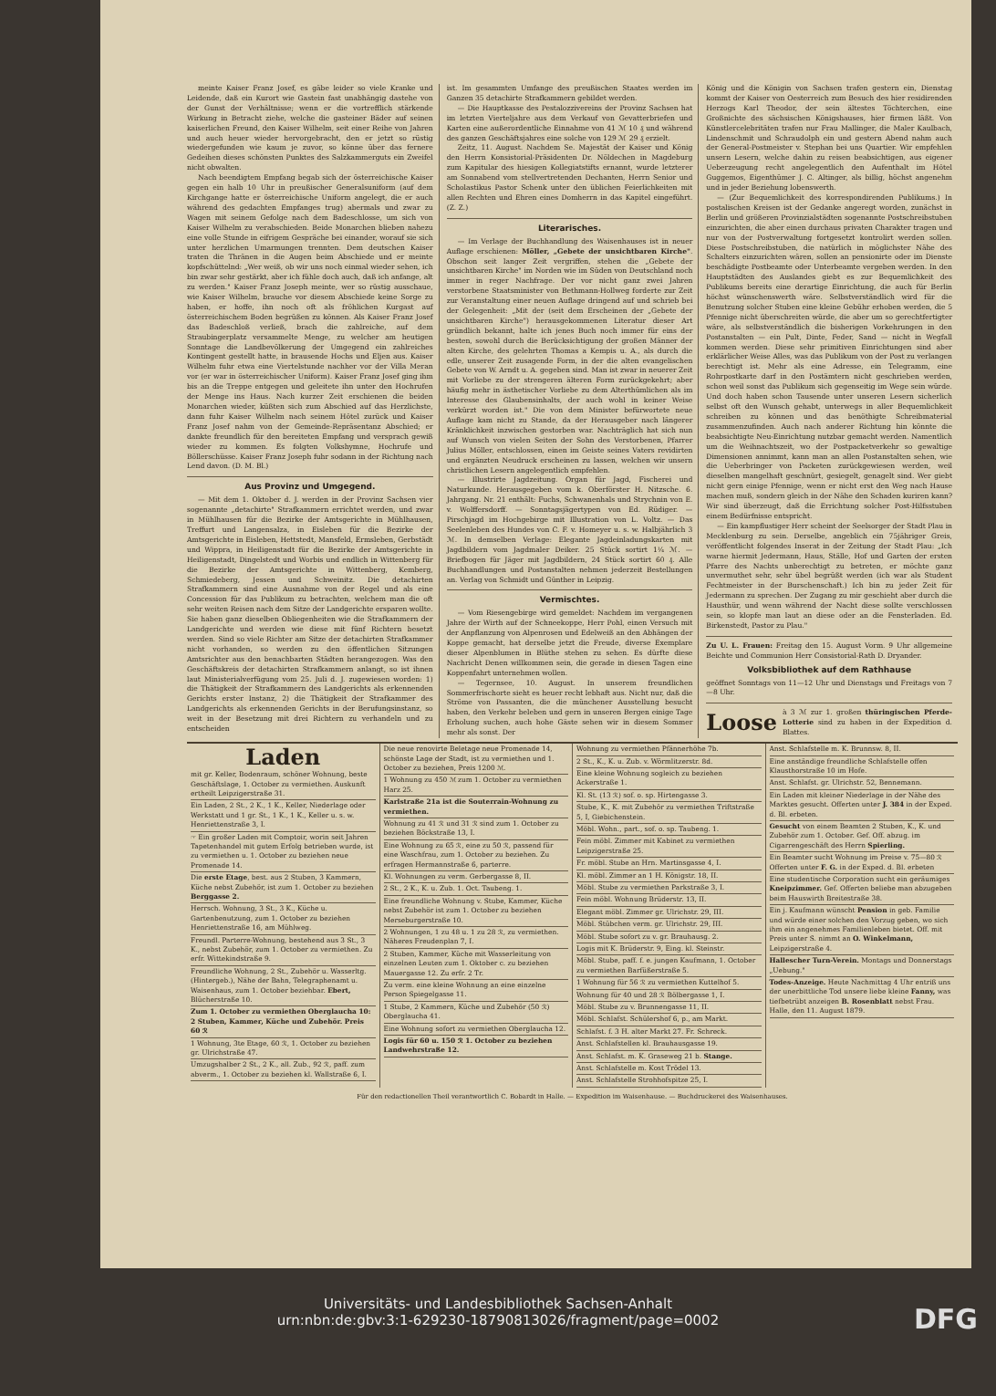meinte Kaiser Franz Josef, es gäbe leider so viele Kranke und Leidende, daß ein Kurort wie Gastein fast unabhängig dastehe von der Gunst der Verhältnisse; wenn er die vortrefflich stärkende Wirkung in Betracht ziehe, welche die gasteiner Bäder auf seinen kaiserlichen Freund, den Kaiser Wilhelm, seit einer Reihe von Jahren und auch heuer wieder hervorgebracht, den er jetzt so rüstig wiedergefunden wie kaum je zuvor, so könne über das fernere Gedeihen dieses schönsten Punktes des Salzkammerguts ein Zweifel nicht obwalten.
Nach beendigtem Empfang begab sich der österreichische Kaiser gegen ein halb 10 Uhr in preußischer Generalsuniform (auf dem Kirchgange hatte er österreichische Uniform angelegt, die er auch während des gedachten Empfanges trug) abermals und zwar zu Wagen mit seinem Gefolge nach dem Badeschlosse, um sich von Kaiser Wilhelm zu verabschieden. Beide Monarchen blieben nahezu eine volle Stunde in eifrigem Gespräche bei einander, worauf sie sich unter herzlichen Umarmungen trennten. Dem deutschen Kaiser traten die Thränen in die Augen beim Abschiede und er meinte kopfschüttelnd: „Wer weiß, ob wir uns noch einmal wieder sehen, ich bin zwar sehr gestärkt, aber ich fühle doch auch, daß ich anfange, alt zu werden." Kaiser Franz Joseph meinte, wer so rüstig ausschaue, wie Kaiser Wilhelm, brauche vor diesem Abschiede keine Sorge zu haben, er hoffe, ihn noch oft als fröhlichen Kurgast auf österreichischem Boden begrüßen zu können. Als Kaiser Franz Josef das Badeschloß verließ, brach die zahlreiche, auf dem Straubingerplatz versammelte Menge, zu welcher am heutigen Sonntage die Landbevölkerung der Umgegend ein zahlreiches Kontingent gestellt hatte, in brausende Hochs und Eljen aus. Kaiser Wilhelm fuhr etwa eine Viertelstunde nachher vor der Villa Meran vor (er war in österreichischer Uniform). Kaiser Franz Josef ging ihm bis an die Treppe entgegen und geleitete ihn unter den Hochrufen der Menge ins Haus. Nach kurzer Zeit erschienen die beiden Monarchen wieder, küßten sich zum Abschied auf das Herzlichste, dann fuhr Kaiser Wilhelm nach seinem Hôtel zurück und Kaiser Franz Josef nahm von der Gemeinde-Repräsentanz Abschied; er dankte freundlich für den bereiteten Empfang und versprach gewiß wieder zu kommen. Es folgten Volkshymne, Hochrufe und Böllerschüsse. Kaiser Franz Joseph fuhr sodann in der Richtung nach Lend davon. (D. M. Bl.)
Aus Provinz und Umgegend.
— Mit dem 1. Oktober d. J. werden in der Provinz Sachsen vier sogenannte „detachirte" Strafkammern errichtet werden, und zwar in Mühlhausen für die Bezirke der Amtsgerichte in Mühlhausen, Treffurt und Langensalza, in Eisleben für die Bezirke der Amtsgerichte in Eisleben, Hettstedt, Mansfeld, Ermsleben, Gerbstädt und Wippra, in Heiligenstadt für die Bezirke der Amtsgerichte in Heiligenstadt, Dingelstedt und Worbis und endlich in Wittenberg für die Bezirke der Amtsgerichte in Wittenberg, Kemberg, Schmiedeberg, Jessen und Schweinitz. Die detachirten Strafkammern sind eine Ausnahme von der Regel und als eine Concession für das Publikum zu betrachten, welchem man die oft sehr weiten Reisen nach dem Sitze der Landgerichte ersparen wollte. Sie haben ganz dieselben Obliegenheiten wie die Strafkammern der Landgerichte und werden wie diese mit fünf Richtern besetzt werden. Sind so viele Richter am Sitze der detachirten Strafkammer nicht vorhanden, so werden zu den öffentlichen Sitzungen Amtsrichter aus den benachbarten Städten herangezogen. Was den Geschäftskreis der detachirten Strafkammern anlangt, so ist ihnen laut Ministerialverfügung vom 25. Juli d. J. zugewiesen worden: 1) die Thätigkeit der Strafkammern des Landgerichts als erkennenden Gerichts erster Instanz, 2) die Thätigkeit der Strafkammer des Landgerichts als erkennenden Gerichts in der Berufungsinstanz, so weit in der Besetzung mit drei Richtern zu verhandeln und zu entscheiden
ist. Im gesammten Umfange des preußischen Staates werden im Ganzen 35 detachirte Strafkammern gebildet werden.
— Die Hauptkasse des Pestalozzivereins der Provinz Sachsen hat im letzten Vierteljahre aus dem Verkauf von Gevatterbriefen und Karten eine außerordentliche Einnahme von 41 ℳ 10 ₰ und während des ganzen Geschäftsjahres eine solche von 129 ℳ 29 ₰ erzielt.
Zeitz, 11. August. Nachdem Se. Majestät der Kaiser und König den Herrn Konsistorial-Präsidenten Dr. Nöldechen in Magdeburg zum Kapitular des hiesigen Kollegiatstifts ernannt, wurde letzterer am Sonnabend vom stellvertretenden Dechanten, Herrn Senior und Scholastikus Pastor Schenk unter den üblichen Feierlichkeiten mit allen Rechten und Ehren eines Domherrn in das Kapitel eingeführt. (Z. Z.)
Literarisches.
— Im Verlage der Buchhandlung des Waisenhauses ist in neuer Auflage erschienen: Möller, „Gebete der unsichtbaren Kirche". Obschon seit langer Zeit vergriffen, stehen die „Gebete der unsichtbaren Kirche" im Norden wie im Süden von Deutschland noch immer in reger Nachfrage. Der vor nicht ganz zwei Jahren verstorbene Staatsminister von Bethmann-Hollweg forderte zur Zeit zur Veranstaltung einer neuen Auflage dringend auf und schrieb bei der Gelegenheit: „Mit der (seit dem Erscheinen der „Gebete der unsichtbaren Kirche") herausgekommenen Literatur dieser Art gründlich bekannt, halte ich jenes Buch noch immer für eins der besten, sowohl durch die Berücksichtigung der großen Männer der alten Kirche, des gelehrten Thomas a Kempis u. A., als durch die edle, unserer Zeit zusagende Form, in der die alten evangelischen Gebete von W. Arndt u. A. gegeben sind. Man ist zwar in neuerer Zeit mit Vorliebe zu der strengeren älteren Form zurückgekehrt; aber häufig mehr in ästhetischer Vorliebe zu dem Alterthümlichen als im Interesse des Glaubensinhalts, der auch wohl in keiner Weise verkürzt worden ist." Die von dem Minister befürwortete neue Auflage kam nicht zu Stande, da der Herausgeber nach längerer Kränklichkeit inzwischen gestorben war. Nachträglich hat sich nun auf Wunsch von vielen Seiten der Sohn des Verstorbenen, Pfarrer Julius Möller, entschlossen, einen im Geiste seines Vaters revidirten und ergänzten Neudruck erscheinen zu lassen, welchen wir unsern christlichen Lesern angelegentlich empfehlen.
— Illustrirte Jagdzeitung. Organ für Jagd, Fischerei und Naturkunde. Herausgegeben vom k. Oberförster H. Nitzsche. 6. Jahrgang. Nr. 21 enthält: Fuchs, Schwanenhals und Strychnin von E. v. Wolffersdorff. — Sonntagsjägertypen von Ed. Rüdiger. — Pirschjagd im Hochgebirge mit Illustration von L. Voltz. — Das Seelenleben des Hundes von C. F. v. Homeyer u. s. w. Halbjährlich 3 ℳ. In demselben Verlage: Elegante Jagdeinladungskarten mit Jagdbildern vom Jagdmaler Deiker. 25 Stück sortirt 1¼ ℳ. — Briefbogen für Jäger mit Jagdbildern, 24 Stück sortirt 60 ₰. Alle Buchhandlungen und Postanstalten nehmen jederzeit Bestellungen an. Verlag von Schmidt und Günther in Leipzig.
Vermischtes.
— Vom Riesengebirge wird gemeldet: Nachdem im vergangenen Jahre der Wirth auf der Schneekoppe, Herr Pohl, einen Versuch mit der Anpflanzung von Alpenrosen und Edelweiß an den Abhängen der Koppe gemacht, hat derselbe jetzt die Freude, diverse Exemplare dieser Alpenblumen in Blüthe stehen zu sehen. Es dürfte diese Nachricht Denen willkommen sein, die gerade in diesen Tagen eine Koppenfahrt unternehmen wollen.
— Tegernsee, 10. August. In unserem freundlichen Sommerfrischorte sieht es heuer recht lebhaft aus. Nicht nur, daß die Ströme von Passanten, die die münchener Ausstellung besucht haben, den Verkehr beleben und gern in unseren Bergen einige Tage Erholung suchen, auch hohe Gäste sehen wir in diesem Sommer mehr als sonst. Der
König und die Königin von Sachsen trafen gestern ein, Dienstag kommt der Kaiser von Oesterreich zum Besuch des hier residirenden Herzogs Karl Theodor, der sein ältestes Töchterchen, eine Großnichte des sächsischen Königshauses, hier firmen läßt. Von Künstlercelebritäten trafen nur Frau Mallinger, die Maler Kaulbach, Lindenschmit und Schraudolph ein und gestern Abend nahm auch der General-Postmeister v. Stephan bei uns Quartier. Wir empfehlen unsern Lesern, welche dahin zu reisen beabsichtigen, aus eigener Ueberzeugung recht angelegentlich den Aufenthalt im Hôtel Guggemos, Eigenthümer J. C. Altinger, als billig, höchst angenehm und in jeder Beziehung lobenswerth.
— (Zur Bequemlichkeit des korrespondirenden Publikums.) In postalischen Kreisen ist der Gedanke angeregt worden, zunächst in Berlin und größeren Provinzialstädten sogenannte Postschreibstuben einzurichten, die aber einen durchaus privaten Charakter tragen und nur von der Postverwaltung fortgesetzt kontrolirt werden sollen. Diese Postschreibstuben, die natürlich in möglichster Nähe des Schalters einzurichten wären, sollen an pensionirte oder im Dienste beschädigte Postbeamte oder Unterbeamte vergeben werden. In den Hauptstädten des Auslandes giebt es zur Bequemlichkeit des Publikums bereits eine derartige Einrichtung, die auch für Berlin höchst wünschenswerth wäre. Selbstverständlich wird für die Benutzung solcher Stuben eine kleine Gebühr erhoben werden, die 5 Pfennige nicht überschreiten würde, die aber um so gerechtfertigter wäre, als selbstverständlich die bisherigen Vorkehrungen in den Postanstalten — ein Pult, Dinte, Feder, Sand — nicht in Wegfall kommen werden. Diese sehr primitiven Einrichtungen sind aber erklärlicher Weise Alles, was das Publikum von der Post zu verlangen berechtigt ist. Mehr als eine Adresse, ein Telegramm, eine Rohrpostkarte darf in den Postämtern nicht geschrieben werden, schon weil sonst das Publikum sich gegenseitig im Wege sein würde. Und doch haben schon Tausende unter unseren Lesern sicherlich selbst oft den Wunsch gehabt, unterwegs in aller Bequemlichkeit schreiben zu können und das benöthigte Schreibmaterial zusammenzufinden. Auch nach anderer Richtung hin könnte die beabsichtigte Neu-Einrichtung nutzbar gemacht werden. Namentlich um die Weihnachtszeit, wo der Postpacketverkehr so gewaltige Dimensionen annimmt, kann man an allen Postanstalten sehen, wie die Ueberbringer von Packeten zurückgewiesen werden, weil dieselben mangelhaft geschnürt, gesiegelt, genagelt sind. Wer giebt nicht gern einige Pfennige, wenn er nicht erst den Weg nach Hause machen muß, sondern gleich in der Nähe den Schaden kuriren kann? Wir sind überzeugt, daß die Errichtung solcher Post-Hilfsstuben einem Bedürfnisse entspricht.
— Ein kampflustiger Herr scheint der Seelsorger der Stadt Plau in Mecklenburg zu sein. Derselbe, angeblich ein 75jähriger Greis, veröffentlicht folgendes Inserat in der Zeitung der Stadt Plau: „Ich warne hiermit Jedermann, Haus, Ställe, Hof und Garten der ersten Pfarre des Nachts unberechtigt zu betreten, er möchte ganz unvermuthet sehr, sehr übel begrüßt werden (ich war als Student Fechtmeister in der Burschenschaft.) Ich bin zu jeder Zeit für Jedermann zu sprechen. Der Zugang zu mir geschieht aber durch die Hausthür, und wenn während der Nacht diese sollte verschlossen sein, so klopfe man laut an diese oder an die Fensterladen. Ed. Birkenstedt, Pastor zu Plau."
Zu U. L. Frauen: Freitag den 15. August Vorm. 9 Uhr allgemeine Beichte und Communion Herr Consistorial-Rath D. Dryander.
Volksbibliothek auf dem Rathhause
geöffnet Sonntags von 11—12 Uhr und Dienstags und Freitags von 7—8 Uhr.
Loose à 3 ℳ zur 1. großen thüringischen Pferde-Lotterie sind zu haben in der Expedition d. Blattes.
Laden
mit gr. Keller, Bodenraum, schöner Wohnung, beste Geschäftslage, 1. October zu vermiethen. Auskunft ertheilt Leipzigerstraße 31.
Ein Laden, 2 St., 2 K., 1 K., Keller, Niederlage oder Werkstatt und 1 gr. St., 1 K., 1 K., Keller u. s. w. Henriettenstraße 3, I.
☞ Ein großer Laden mit Comptoir, worin seit Jahren Tapetenhandel mit gutem Erfolg betrieben wurde, ist zu vermiethen u. 1. October zu beziehen neue Promenade 14.
Die erste Etage, best. aus 2 Stuben, 3 Kammern, Küche nebst Zubehör, ist zum 1. October zu beziehen Berggasse 2.
Herrsch. Wohnung, 3 St., 3 K., Küche u. Gartenbenutzung, zum 1. October zu beziehen Henriettenstraße 16, am Mühlweg.
Freundl. Parterre-Wohnung, bestehend aus 3 St., 3 K., nebst Zubehör, zum 1. October zu vermiethen. Zu erfr. Wittekindstraße 9.
Freundliche Wohnung, 2 St., Zubehör u. Wasserltg. (Hintergeb.), Nähe der Bahn, Telegraphenamt u. Waisenhaus, zum 1. October beziehbar. Ebert, Blücherstraße 10.
Zum 1. October zu vermiethen Oberglaucha 10: 2 Stuben, Kammer, Küche und Zubehör. Preis 60 ℛ
1 Wohnung, 3te Etage, 60 ℛ, 1. October zu beziehen gr. Ulrichstraße 47.
Umzugshalber 2 St., 2 K., all. Zub., 92 ℛ, paff. zum abverm., 1. October zu beziehen kl. Wallstraße 6, I.
Die neue renovirte Beletage neue Promenade 14, schönste Lage der Stadt, ist zu vermiethen und 1. October zu beziehen, Preis 1200 ℳ.
1 Wohnung zu 450 ℳ zum 1. October zu vermiethen Harz 25.
Karlstraße 21a ist die Souterrain-Wohnung zu vermiethen.
Wohnung zu 41 ℛ und 31 ℛ sind zum 1. October zu beziehen Böckstraße 13, I.
Eine Wohnung zu 65 ℛ, eine zu 50 ℛ, passend für eine Waschfrau, zum 1. October zu beziehen. Zu erfragen Hermannstraße 6, parterre.
Kl. Wohnungen zu verm. Gerbergasse 8, II.
2 St., 2 K., K. u. Zub. 1. Oct. Taubeng. 1.
Eine freundliche Wohnung v. Stube, Kammer, Küche nebst Zubehör ist zum 1. October zu beziehen Merseburgerstraße 10.
2 Wohnungen, 1 zu 48 u. 1 zu 28 ℛ, zu vermiethen. Näheres Freudenplan 7, I.
2 Stuben, Kammer, Küche mit Wasserleitung von einzelnen Leuten zum 1. Oktober c. zu beziehen Mauergasse 12. Zu erfr. 2 Tr.
Zu verm. eine kleine Wohnung an eine einzelne Person Spiegelgasse 11.
1 Stube, 2 Kammern, Küche und Zubehör (50 ℛ) Oberglaucha 41.
Eine Wohnung sofort zu vermiethen Oberglaucha 12.
Logis für 60 u. 150 ℛ 1. October zu beziehen Landwehrstraße 12.
Wohnung zu vermiethen Pfännerhöhe 7b.
2 St., K., K. u. Zub. v. Wörmlitzerstr. 8d.
Eine kleine Wohnung sogleich zu beziehen Ackerstraße 1.
Kl. St. (13 ℛ) sof. o. sp. Hirtengasse 3.
Stube, K., K. mit Zubehör zu vermiethen Triftstraße 5, I, Giebichenstein.
Möbl. Wohn., part., sof. o. sp. Taubeng. 1.
Fein möbl. Zimmer mit Kabinet zu vermiethen Leipzigerstraße 25.
Fr. möbl. Stube an Hrn. Martinsgasse 4, I.
Kl. möbl. Zimmer an 1 H. Königstr. 18, II.
Möbl. Stube zu vermiethen Parkstraße 3, I.
Fein möbl. Wohnung Brüderstr. 13, II.
Elegant möbl. Zimmer gr. Ulrichstr. 29, III.
Möbl. Stübchen verm. gr. Ulrichstr. 29, III.
Möbl. Stube sofort zu v. gr. Brauhausg. 2.
Logis mit K. Brüderstr. 9, Eing. kl. Steinstr.
Möbl. Stube, paff. f. e. jungen Kaufmann, 1. October zu vermiethen Barfüßerstraße 5.
1 Wohnung für 56 ℛ zu vermiethen Kuttelhof 5.
Wohnung für 40 und 28 ℛ Bölbergasse 1, I.
Möbl. Stube zu v. Brunnengasse 11, II.
Möbl. Schlafst. Schülershof 6, p., am Markt.
Schlafst. f. 3 H. alter Markt 27. Fr. Schreck.
Anst. Schlafstellen kl. Brauhausgasse 19.
Anst. Schlafst. m. K. Graseweg 21 b. Stange.
Anst. Schlafstelle m. Kost Trödel 13.
Anst. Schlafstelle Strohhofspitze 25, I.
Anst. Schlafstelle m. K. Brunnsw. 8, II.
Eine anständige freundliche Schlafstelle offen Klausthorstraße 10 im Hofe.
Anst. Schlafst. gr. Ulrichstr. 52, Bennemann.
Ein Laden mit kleiner Niederlage in der Nähe des Marktes gesucht. Offerten unter J. 384 in der Exped. d. Bl. erbeten.
Gesucht von einem Beamten 2 Stuben, K., K. und Zubehör zum 1. October. Gef. Off. abzug. im Cigarrengeschäft des Herrn Spierling.
Ein Beamter sucht Wohnung im Preise v. 75—80 ℛ Offerten unter F. G. in der Exped. d. Bl. erbeten
Eine studentische Corporation sucht ein geräumiges Kneipzimmer. Gef. Offerten beliebe man abzugeben beim Hauswirth Breitestraße 38.
Ein j. Kaufmann wünscht Pension in geb. Familie und würde einer solchen den Vorzug geben, wo sich ihm ein angenehmes Familienleben bietet. Off. mit Preis unter S. nimmt an O. Winkelmann, Leipzigerstraße 4.
Hallescher Turn-Verein. Montags und Donnerstags „Uebung."
Todes-Anzeige. Heute Nachmittag 4 Uhr entriß uns der unerbittliche Tod unsere liebe kleine Fanny, was tiefbetrübt anzeigen B. Rosenblatt nebst Frau. Halle, den 11. August 1879.
Für den redactionellen Theil verantwortlich C. Bobardt in Halle. — Expedition im Waisenhause. — Buchdruckerei des Waisenhauses.
Universitäts- und Landesbibliothek Sachsen-Anhalt
urn:nbn:de:gbv:3:1-629230-18790813026/fragment/page=0002
DFG